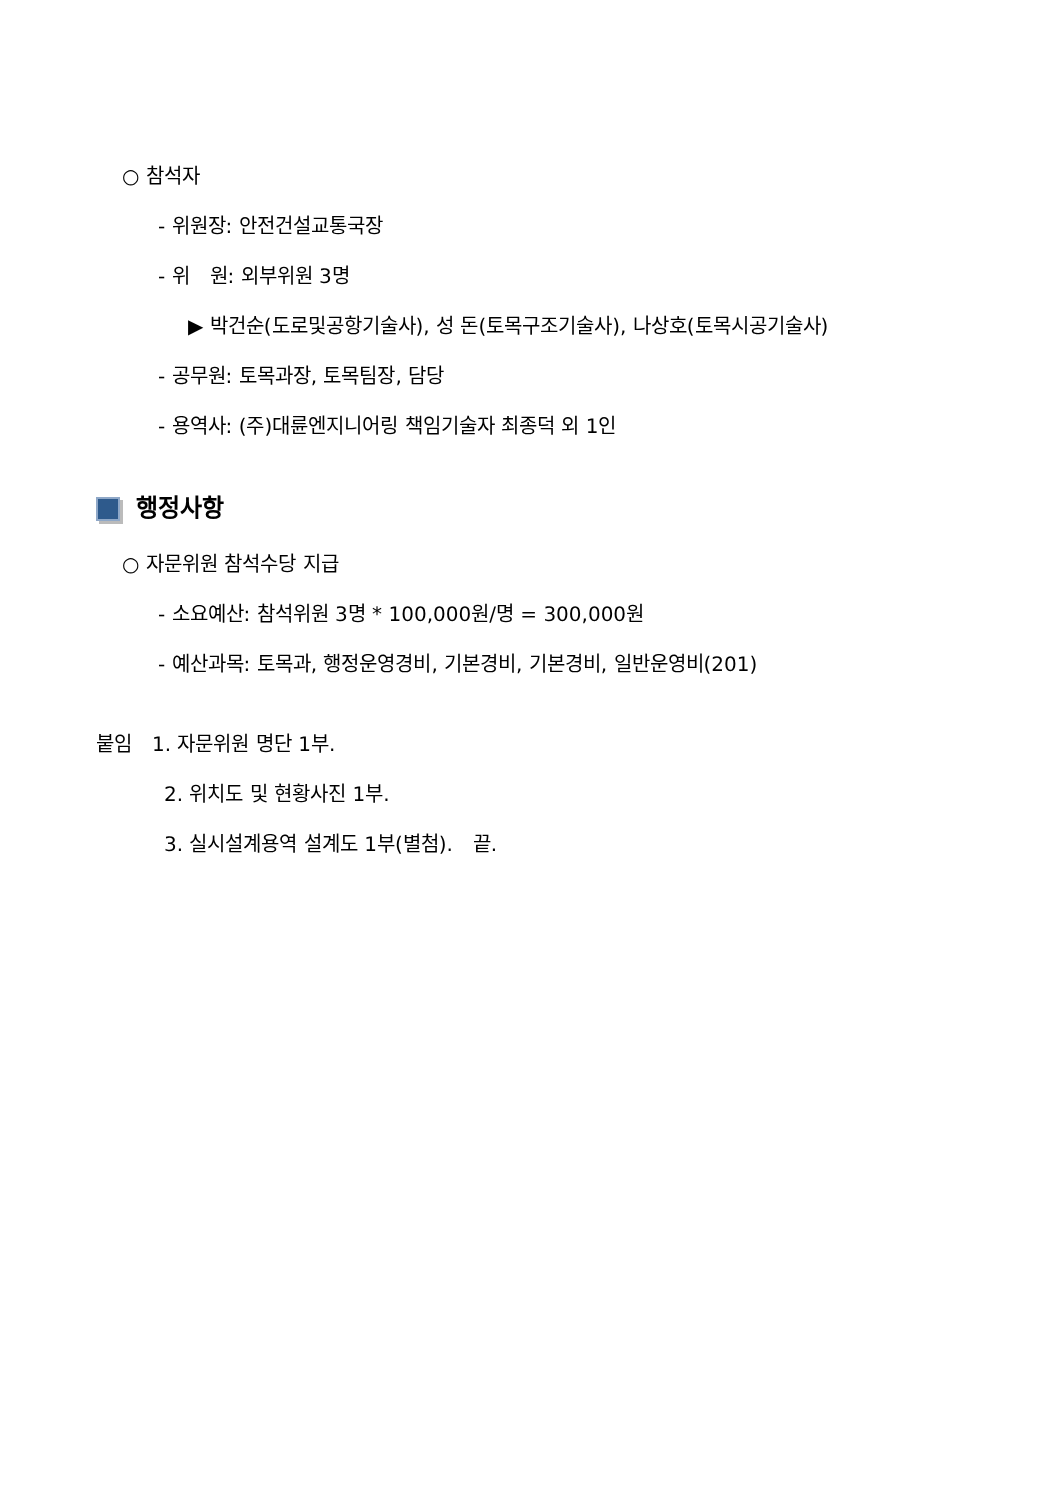○ 참석자
- 위원장: 안전건설교통국장
- 위　원: 외부위원 3명
▶ 박건순(도로및공항기술사), 성 돈(토목구조기술사), 나상호(토목시공기술사)
- 공무원: 토목과장, 토목팀장, 담당
- 용역사: (주)대륜엔지니어링 책임기술자 최종덕 외 1인
행정사항
○ 자문위원 참석수당 지급
- 소요예산: 참석위원 3명 * 100,000원/명 = 300,000원
- 예산과목: 토목과, 행정운영경비, 기본경비, 기본경비, 일반운영비(201)
붙임　1. 자문위원 명단 1부.
2. 위치도 및 현황사진 1부.
3. 실시설계용역 설계도 1부(별첨).　끝.